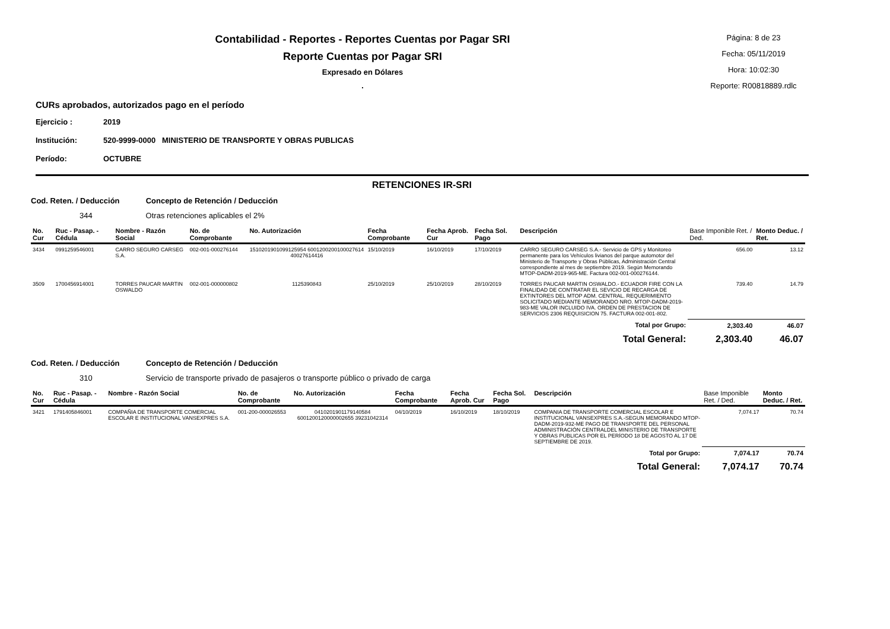Contabilidad - Reportes - Reportes Cuentas por Pagar SRI
Reporte Cuentas por Pagar SRI
Expresado en Dólares
.
Página: 8 de 23
Fecha: 05/11/2019
Hora: 10:02:30
Reporte: R00818889.rdlc
CURs aprobados, autorizados pago en el período
| Ejercicio : | 2019 |
| Institución: | 520-9999-0000 MINISTERIO DE TRANSPORTE Y OBRAS PUBLICAS |
| Período: | OCTUBRE |
RETENCIONES IR-SRI
Cod. Reten. / Deducción Concepto de Retención / Deducción
344 Otras retenciones aplicables el 2%
| No. Cur | Ruc - Pasap. - Cédula | Nombre - Razón Social | No. de Comprobante | No. Autorización | Fecha Comprobante | Fecha Aprob. Cur | Fecha Sol. Pago | Descripción | Base Imponible Ret. / Ded. | Monto Deduc. / Ret. |
| --- | --- | --- | --- | --- | --- | --- | --- | --- | --- | --- |
| 3434 | 0991259546001 | CARRO SEGURO CARSEG S.A. | 002-001-000276144 | 1510201901099125954 6001200200100027614 40027614416 | 15/10/2019 | 16/10/2019 | 17/10/2019 | CARRO SEGURO CARSEG S.A.- Servicio de GPS y Monitoreo permanente para los Vehículos livianos del parque automotor del Ministerio de Transporte y Obras Públicas, Administración Central correspondiente al mes de septiembre 2019. Según Memorando MTOP-DADM-2019-965-ME. Factura 002-001-000276144. | 656.00 | 13.12 |
| 3509 | 1700456914001 | TORRES PAUCAR MARTIN OSWALDO | 002-001-000000802 | 1125390843 | 25/10/2019 | 25/10/2019 | 28/10/2019 | TORRES PAUCAR MARTIN OSWALDO.- ECUADOR FIRE CON LA FINALIDAD DE CONTRATAR EL SEVICIO DE RECARGA DE EXTINTORES DEL MTOP ADM. CENTRAL. REQUERIMIENTO SOLICITADO MEDIANTE MEMORANDO NRO. MTOP-DADM-2019-983-ME VALOR INCLUIDO IVA. ORDEN DE PRESTACION DE SERVICIOS 2306 REQUISICION 75. FACTURA 002-001-802. | 739.40 | 14.79 |
| Total por Grupo: | | | | | | | | | 2,303.40 | 46.07 |
| Total General: | | | | | | | | | 2,303.40 | 46.07 |
Cod. Reten. / Deducción Concepto de Retención / Deducción
310 Servicio de transporte privado de pasajeros o transporte público o privado de carga
| No. Cur | Ruc - Pasap. - Cédula | Nombre - Razón Social | No. de Comprobante | No. Autorización | Fecha Comprobante | Fecha Aprob. Cur | Fecha Sol. Pago | Descripción | Base Imponible Ret. / Ded. | Monto Deduc. / Ret. |
| --- | --- | --- | --- | --- | --- | --- | --- | --- | --- | --- |
| 3421 | 1791405846001 | COMPAÑIA DE TRANSPORTE COMERCIAL ESCOLAR E INSTITUCIONAL VANSEXPRES S.A. | 001-200-000026553 | 0410201901179140584 6001200120000002655 39231042314 | 04/10/2019 | 16/10/2019 | 18/10/2019 | COMPANIA DE TRANSPORTE COMERCIAL ESCOLAR E INSTITUCIONAL VANSEXPRES S.A.-SEGUN MEMORANDO MTOP-DADM-2019-932-ME PAGO DE TRANSPORTE DEL PERSONAL ADMINISTRACIÓN CENTRALDEL MINISTERIO DE TRANSPORTE Y OBRAS PUBLICAS POR EL PERÍODO 18 DE AGOSTO AL 17 DE SEPTIEMBRE DE 2019. | 7,074.17 | 70.74 |
| Total por Grupo: | | | | | | | | | 7,074.17 | 70.74 |
| Total General: | | | | | | | | | 7,074.17 | 70.74 |